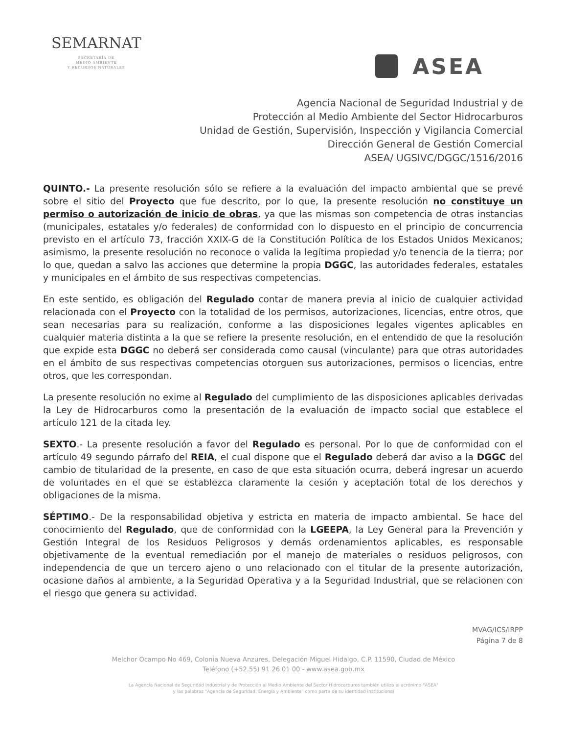SEMARNAT
SECRETARÍA DE
MEDIO AMBIENTE
Y RECURSOS NATURALES
ASEA
Agencia Nacional de Seguridad Industrial y de
Protección al Medio Ambiente del Sector Hidrocarburos
Unidad de Gestión, Supervisión, Inspección y Vigilancia Comercial
Dirección General de Gestión Comercial
ASEA/ UGSIVC/DGGC/1516/2016
QUINTO.- La presente resolución sólo se refiere a la evaluación del impacto ambiental que se prevé sobre el sitio del Proyecto que fue descrito, por lo que, la presente resolución no constituye un permiso o autorización de inicio de obras, ya que las mismas son competencia de otras instancias (municipales, estatales y/o federales) de conformidad con lo dispuesto en el principio de concurrencia previsto en el artículo 73, fracción XXIX-G de la Constitución Política de los Estados Unidos Mexicanos; asimismo, la presente resolución no reconoce o valida la legítima propiedad y/o tenencia de la tierra; por lo que, quedan a salvo las acciones que determine la propia DGGC, las autoridades federales, estatales y municipales en el ámbito de sus respectivas competencias.
En este sentido, es obligación del Regulado contar de manera previa al inicio de cualquier actividad relacionada con el Proyecto con la totalidad de los permisos, autorizaciones, licencias, entre otros, que sean necesarias para su realización, conforme a las disposiciones legales vigentes aplicables en cualquier materia distinta a la que se refiere la presente resolución, en el entendido de que la resolución que expide esta DGGC no deberá ser considerada como causal (vinculante) para que otras autoridades en el ámbito de sus respectivas competencias otorguen sus autorizaciones, permisos o licencias, entre otros, que les correspondan.
La presente resolución no exime al Regulado del cumplimiento de las disposiciones aplicables derivadas la Ley de Hidrocarburos como la presentación de la evaluación de impacto social que establece el artículo 121 de la citada ley.
SEXTO.- La presente resolución a favor del Regulado es personal. Por lo que de conformidad con el artículo 49 segundo párrafo del REIA, el cual dispone que el Regulado deberá dar aviso a la DGGC del cambio de titularidad de la presente, en caso de que esta situación ocurra, deberá ingresar un acuerdo de voluntades en el que se establezca claramente la cesión y aceptación total de los derechos y obligaciones de la misma.
SÉPTIMO.- De la responsabilidad objetiva y estricta en materia de impacto ambiental. Se hace del conocimiento del Regulado, que de conformidad con la LGEEPA, la Ley General para la Prevención y Gestión Integral de los Residuos Peligrosos y demás ordenamientos aplicables, es responsable objetivamente de la eventual remediación por el manejo de materiales o residuos peligrosos, con independencia de que un tercero ajeno o uno relacionado con el titular de la presente autorización, ocasione daños al ambiente, a la Seguridad Operativa y a la Seguridad Industrial, que se relacionen con el riesgo que genera su actividad.
MVAG/ICS/IRPP
Página 7 de 8
Melchor Ocampo No 469, Colonia Nueva Anzures, Delegación Miguel Hidalgo, C.P. 11590, Ciudad de México
Teléfono (+52.55) 91 26 01 00 - www.asea.gob.mx
La Agencia Nacional de Seguridad Industrial y de Protección al Medio Ambiente del Sector Hidrocarburos también utiliza el acrónimo "ASEA"
y las palabras "Agencia de Seguridad, Energía y Ambiente" como parte de su identidad institucional